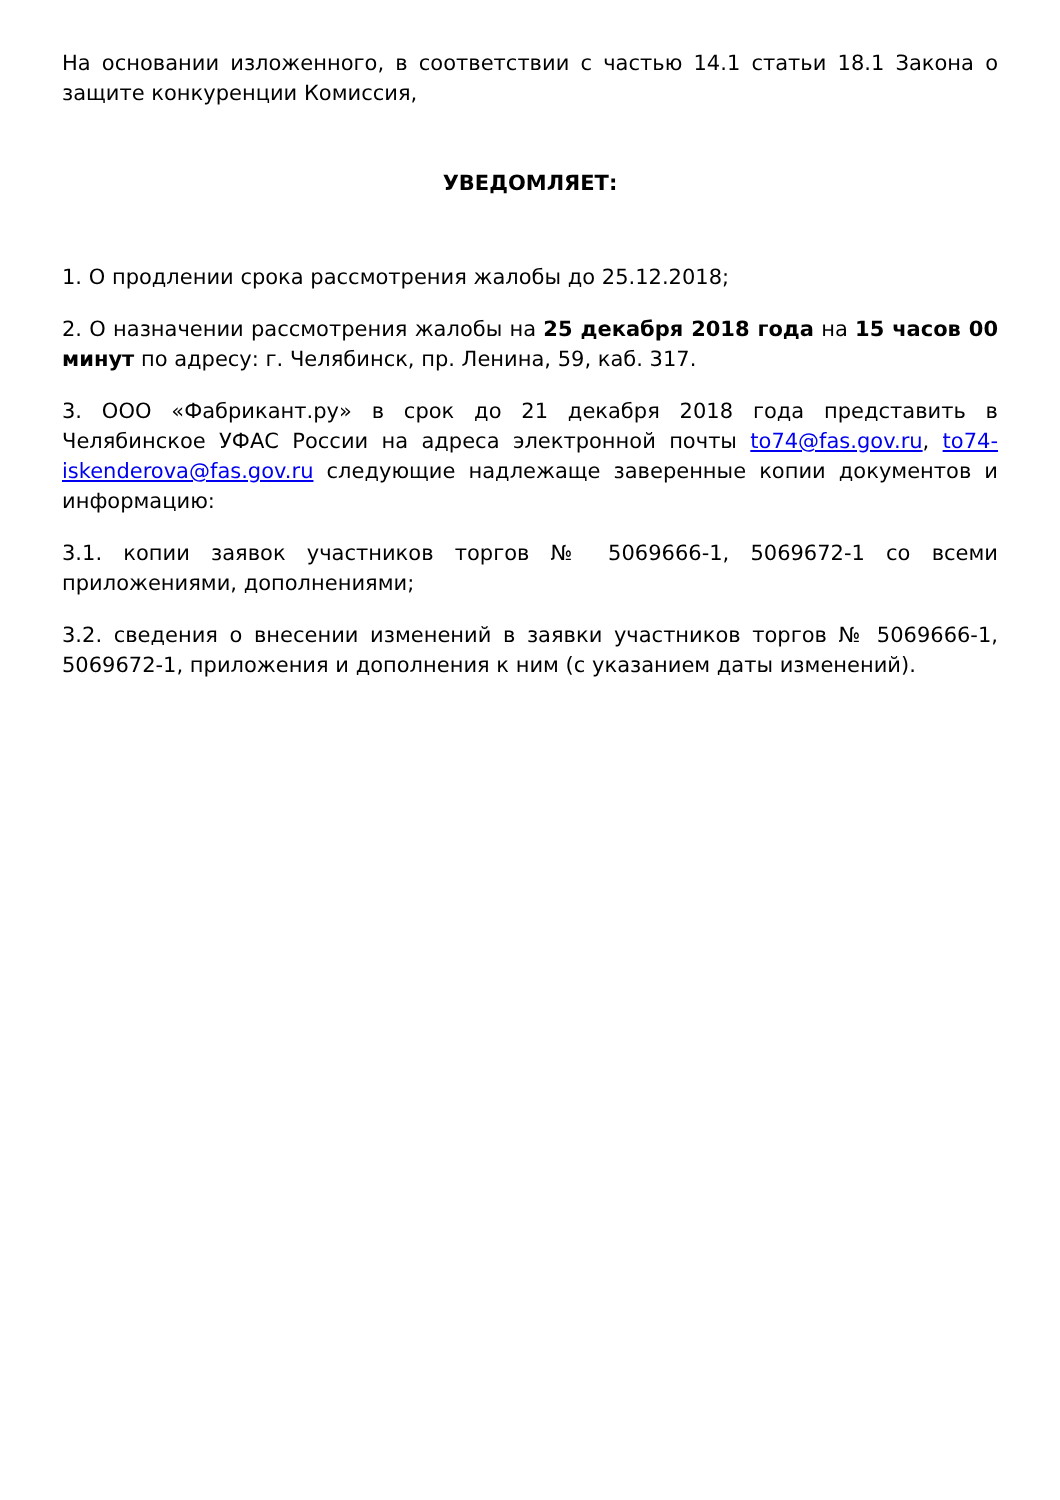На основании изложенного, в соответствии с частью 14.1 статьи 18.1 Закона о защите конкуренции Комиссия,
УВЕДОМЛЯЕТ:
1. О продлении срока рассмотрения жалобы до 25.12.2018;
2. О назначении рассмотрения жалобы на 25 декабря 2018 года на 15 часов 00 минут по адресу: г. Челябинск, пр. Ленина, 59, каб. 317.
3. ООО «Фабрикант.ру» в срок до 21 декабря 2018 года представить в Челябинское УФАС России на адреса электронной почты to74@fas.gov.ru, to74-iskenderova@fas.gov.ru следующие надлежаще заверенные копии документов и информацию:
3.1. копии заявок участников торгов № 5069666-1, 5069672-1 со всеми приложениями, дополнениями;
3.2. сведения о внесении изменений в заявки участников торгов № 5069666-1, 5069672-1, приложения и дополнения к ним (с указанием даты изменений).